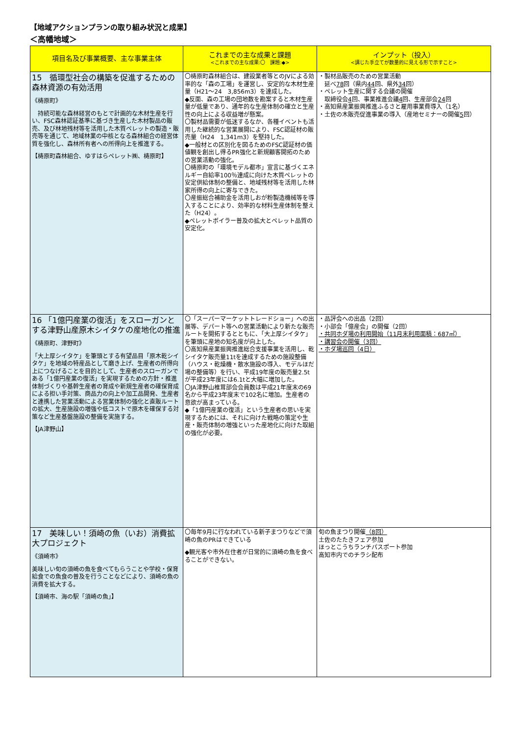【地域アクションプランの取り組み状況と成果】
＜高幡地域＞
| 項目名及び事業概要、主な事業主体 | これまでの主な成果と課題 <これまでの主な成果:〇 課題:◆> | インプット（投入） <講じた手立てが数量的に見える形で示すこと> |
| --- | --- | --- |
| 15 循環型社会の構築を促進するための森林資源の有効活用 《梼原町》 持続可能な森林経営のもとで計画的な木材生産を行い、FSC森林認証基準に基づき生産した木材製品の販売、及び林地残材等を活用した木質ペレットの製造・販売等を通じて、地域林業の中核となる森林組合の経営体質を強化し、森林所有者への所得向上を推進する。 【梼原町森林組合、ゆすはらペレット㈱、梼原町】 | 〇梼原町森林組合は、建設業者等とのJVによる効率的な「森の工場」を運営し、安定的な木材生産量（H21～24 3,856m3）を達成した。 ◆反面、森の工場の団地数を勘案すると木材生産量が低量であり、通年的な生産体制の確立と生産性の向上による収益増が懸案。 〇製材品需要が低迷するなか、各種イベントも活用した継続的な営業展開により、FSC認証材の販売量（H24 1,341m3）を堅持した。 ◆一般材との区別化を図るためのFSC認証材の価値観を創出し得るPR強化と新規顧客開拓のための営業活動の強化。 〇梼原町の「環境モデル都市」宣言に基づくエネルギー自給率100％達成に向けた木質ペレットの安定供給体制の整備と、地域残材等を活用した林家所得の向上に寄与できた。 〇産振総合補助金を活用しおが粉製造機械等を導入することにより、効率的な材料生産体制を整えた（H24）。 ◆ペレットボイラー普及の拡大とペレット品質の安定化。 | ・製材品販売のための営業活動 延べ 78 回（県内 44 回、県外 34 回） ・ペレット生産に関する会議の開催 取締役会 4 回、事業推進会議 4 回、生産部会 24 回 ・高知県産業振興推進ふるさと雇用事業費導入（1名） ・土佐の木販売促進事業の導入（産地セミナーの開催 5 回） |
| 16 「1億円産業の復活」をスローガンとする津野山産原木シイタケの産地化の推進 《梼原町、津野町》 「大上厚シイタケ」を筆頭とする有望品目「原木乾シイタケ」を地域の特産品として磨き上げ、生産者の所得向上につなげることを目的として、生産者のスローガンである「1億円産業の復活」を実現するための方針・推進体制づくりや基幹生産者の育成や新規生産者の確保育成による担い手対策、商品力の向上や加工品開発、生産者と連携した営業活動による営業体制の強化と直販ルートの拡大、生産施設の増強や低コストで原木を確保する対策など生産基盤施設の整備を実施する。 【JA津野山】 | 〇「スーパーマーケットトレードショー」への出展等、デパート等への営業活動により新たな販売ルートを開拓するとともに、「大上厚シイタケ」を筆頭に産地の知名度が向上した。 〇高知県産業振興推進総合支援事業を活用し、乾シイタケ販売量11tを達成するための施設整備（ハウス・乾燥機・散水施設の導入、モデルほだ場の整備等）を行い、平成19年度の販売量2.5tが平成23年度には6.1tと大幅に増加した。 〇JA津野山椎茸部会会員数は平成21年度末の69名から平成23年度末で102名に増加。生産者の意欲が高まっている。 ◆「1億円産業の復活」という生産者の思いを実現するためには、それに向けた戦略の策定や生産・販売体制の増強といった産地化に向けた取組の強化が必要。 | ・品評会への出品（2回） ・小部会「億産会」の開催（2回） ・共同ホダ場の利用開始（11月末利用面積：687㎡） ・講習会の開催（3回） ・ホダ場巡回（4日） |
| 17 美味しい！須崎の魚（いお）消費拡大プロジェクト 《須崎市》 美味しい旬の須崎の魚を食べてもらうことや学校・保育給食での魚食の普及を行うことなどにより、須崎の魚の消費を拡大する。 【須崎市、海の駅「須崎の魚」】 | 〇毎年9月に行なわれている新子まつりなどで須崎の魚のPRはできている ◆観光客や市外在住者が日常的に須崎の魚を食べることができない。 | 旬の魚まつり開催 （8回） 土佐のたたきフェア参加 ほっとこうちランチパスポート参加 高知市内でのチラシ配布 |